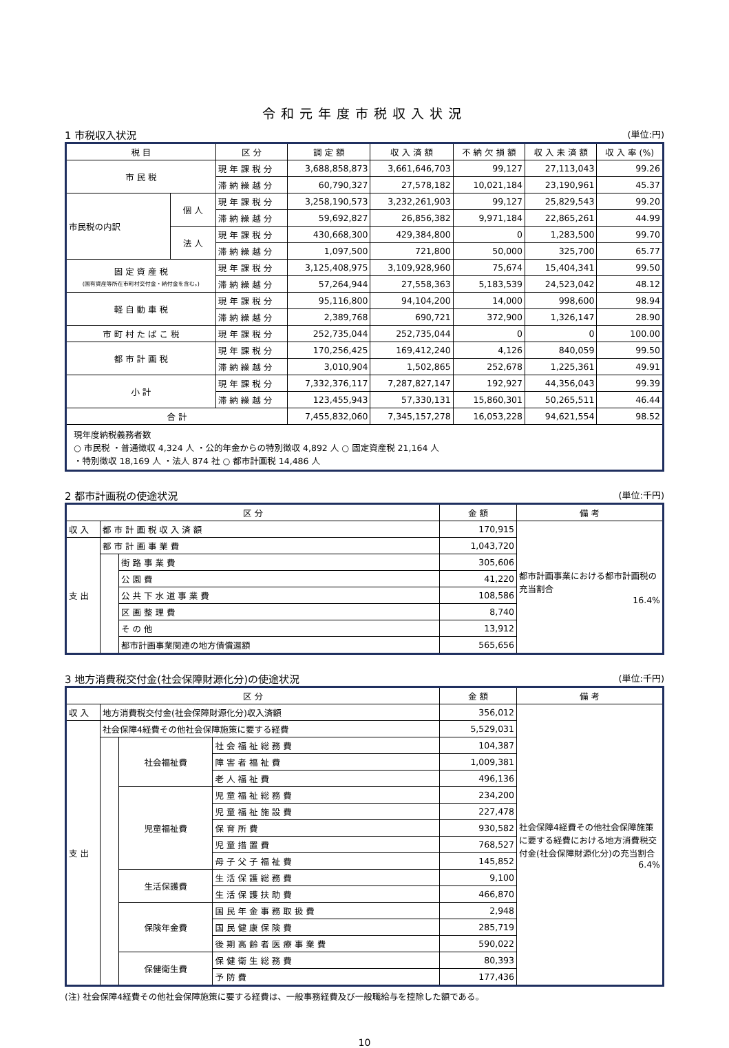令和元年度市税収入状況
1 市税収入状況 (単位:円)
| 税 目 | | 区 分 | 調 定 額 | 収 入 済 額 | 不 納 欠 損 額 | 収 入 未 済 額 | 収 入 率 (%) |
| --- | --- | --- | --- | --- | --- | --- | --- |
| 市 民 税 | | 現 年 課 税 分 | 3,688,858,873 | 3,661,646,703 | 99,127 | 27,113,043 | 99.26 |
| | | 滞 納 繰 越 分 | 60,790,327 | 27,578,182 | 10,021,184 | 23,190,961 | 45.37 |
| 市民税の内訳 | 個 人 | 現 年 課 税 分 | 3,258,190,573 | 3,232,261,903 | 99,127 | 25,829,543 | 99.20 |
| | | 滞 納 繰 越 分 | 59,692,827 | 26,856,382 | 9,971,184 | 22,865,261 | 44.99 |
| | 法 人 | 現 年 課 税 分 | 430,668,300 | 429,384,800 | 0 | 1,283,500 | 99.70 |
| | | 滞 納 繰 越 分 | 1,097,500 | 721,800 | 50,000 | 325,700 | 65.77 |
| 固 定 資 産 税 (国有資産等所在市町村交付金・納付金を含む。) | | 現 年 課 税 分 | 3,125,408,975 | 3,109,928,960 | 75,674 | 15,404,341 | 99.50 |
| | | 滞 納 繰 越 分 | 57,264,944 | 27,558,363 | 5,183,539 | 24,523,042 | 48.12 |
| 軽 自 動 車 税 | | 現 年 課 税 分 | 95,116,800 | 94,104,200 | 14,000 | 998,600 | 98.94 |
| | | 滞 納 繰 越 分 | 2,389,768 | 690,721 | 372,900 | 1,326,147 | 28.90 |
| 市 町 村 た ば こ 税 | | 現 年 課 税 分 | 252,735,044 | 252,735,044 | 0 | 0 | 100.00 |
| 都 市 計 画 税 | | 現 年 課 税 分 | 170,256,425 | 169,412,240 | 4,126 | 840,059 | 99.50 |
| | | 滞 納 繰 越 分 | 3,010,904 | 1,502,865 | 252,678 | 1,225,361 | 49.91 |
| 小 計 | | 現 年 課 税 分 | 7,332,376,117 | 7,287,827,147 | 192,927 | 44,356,043 | 99.39 |
| | | 滞 納 繰 越 分 | 123,455,943 | 57,330,131 | 15,860,301 | 50,265,511 | 46.44 |
| 合 計 | | | 7,455,832,060 | 7,345,157,278 | 16,053,228 | 94,621,554 | 98.52 |
| 現年度納税義務者数 ○ 市民税 ・普通徴収 4,324 人 ・公的年金からの特別徴収 4,892 人 ○ 固定資産税 21,164 人 ・特別徴収 18,169 人 ・法人 874 社 ○ 都市計画税 14,486 人 | | | | | | | |
2 都市計画税の使途状況 (単位:千円)
| 区 分 | | | 金 額 | 備 考 |
| --- | --- | --- | --- | --- |
| 収 入 | 都 市 計 画 税 収 入 済 額 | | 170,915 | 都市計画事業における都市計画税の充当割合 16.4% |
| 支 出 | 都 市 計 画 事 業 費 | | 1,043,720 | |
| | | 街 路 事 業 費 | 305,606 | |
| | | 公 園 費 | 41,220 | |
| | | 公 共 下 水 道 事 業 費 | 108,586 | |
| | | 区 画 整 理 費 | 8,740 | |
| | | そ の 他 | 13,912 | |
| | | 都市計画事業関連の地方債償還額 | 565,656 | |
3 地方消費税交付金(社会保障財源化分)の使途状況 (単位:千円)
| 区 分 | | | | 金 額 | 備 考 |
| --- | --- | --- | --- | --- | --- |
| 収 入 | 地方消費税交付金(社会保障財源化分)収入済額 | | | 356,012 | 社会保障4経費その他社会保障施策に要する経費における地方消費税交付金(社会保障財源化分)の充当割合 6.4% |
| 支 出 | 社会保障4経費その他社会保障施策に要する経費 | | | 5,529,031 | |
| | | 社会福祉費 | 社 会 福 祉 総 務 費 | 104,387 | |
| | | | 障 害 者 福 祉 費 | 1,009,381 | |
| | | | 老 人 福 祉 費 | 496,136 | |
| | | 児童福祉費 | 児 童 福 祉 総 務 費 | 234,200 | |
| | | | 児 童 福 祉 施 設 費 | 227,478 | |
| | | | 保 育 所 費 | 930,582 | |
| | | | 児 童 措 置 費 | 768,527 | |
| | | | 母 子 父 子 福 祉 費 | 145,852 | |
| | | 生活保護費 | 生 活 保 護 総 務 費 | 9,100 | |
| | | | 生 活 保 護 扶 助 費 | 466,870 | |
| | | 保険年金費 | 国 民 年 金 事 務 取 扱 費 | 2,948 | |
| | | | 国 民 健 康 保 険 費 | 285,719 | |
| | | | 後 期 高 齢 者 医 療 事 業 費 | 590,022 | |
| | | 保健衛生費 | 保 健 衛 生 総 務 費 | 80,393 | |
| | | | 予 防 費 | 177,436 | |
(注) 社会保障4経費その他社会保障施策に要する経費は、一般事務経費及び一般職給与を控除した額である。
10